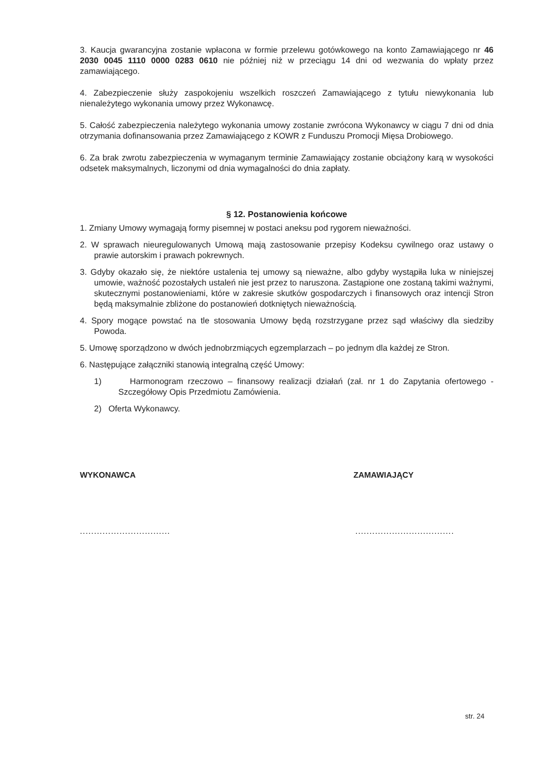3. Kaucja gwarancyjna zostanie wpłacona w formie przelewu gotówkowego na konto Zamawiającego nr 46 2030 0045 1110 0000 0283 0610 nie później niż w przeciągu 14 dni od wezwania do wpłaty przez zamawiającego.
4. Zabezpieczenie służy zaspokojeniu wszelkich roszczeń Zamawiającego z tytułu niewykonania lub nienależytego wykonania umowy przez Wykonawcę.
5. Całość zabezpieczenia należytego wykonania umowy zostanie zwrócona Wykonawcy w ciągu 7 dni od dnia otrzymania dofinansowania przez Zamawiającego z KOWR z Funduszu Promocji Mięsa Drobiowego.
6. Za brak zwrotu zabezpieczenia w wymaganym terminie Zamawiający zostanie obciążony karą w wysokości odsetek maksymalnych, liczonymi od dnia wymagalności do dnia zapłaty.
§ 12. Postanowienia końcowe
1. Zmiany Umowy wymagają formy pisemnej w postaci aneksu pod rygorem nieważności.
2. W sprawach nieuregulowanych Umową mają zastosowanie przepisy Kodeksu cywilnego oraz ustawy o prawie autorskim i prawach pokrewnych.
3. Gdyby okazało się, że niektóre ustalenia tej umowy są nieważne, albo gdyby wystąpiła luka w niniejszej umowie, ważność pozostałych ustaleń nie jest przez to naruszona. Zastąpione one zostaną takimi ważnymi, skutecznymi postanowieniami, które w zakresie skutków gospodarczych i finansowych oraz intencji Stron będą maksymalnie zbliżone do postanowień dotkniętych nieważnością.
4. Spory mogące powstać na tle stosowania Umowy będą rozstrzygane przez sąd właściwy dla siedziby Powoda.
5. Umowę sporządzono w dwóch jednobrzmiących egzemplarzach – po jednym dla każdej ze Stron.
6. Następujące załączniki stanowią integralną część Umowy:
1) Harmonogram rzeczowo – finansowy realizacji działań (zał. nr 1 do Zapytania ofertowego - Szczegółowy Opis Przedmiotu Zamówienia.
2) Oferta Wykonawcy.
WYKONAWCA ZAMAWIAJĄCY
................................ ...................................
str. 24